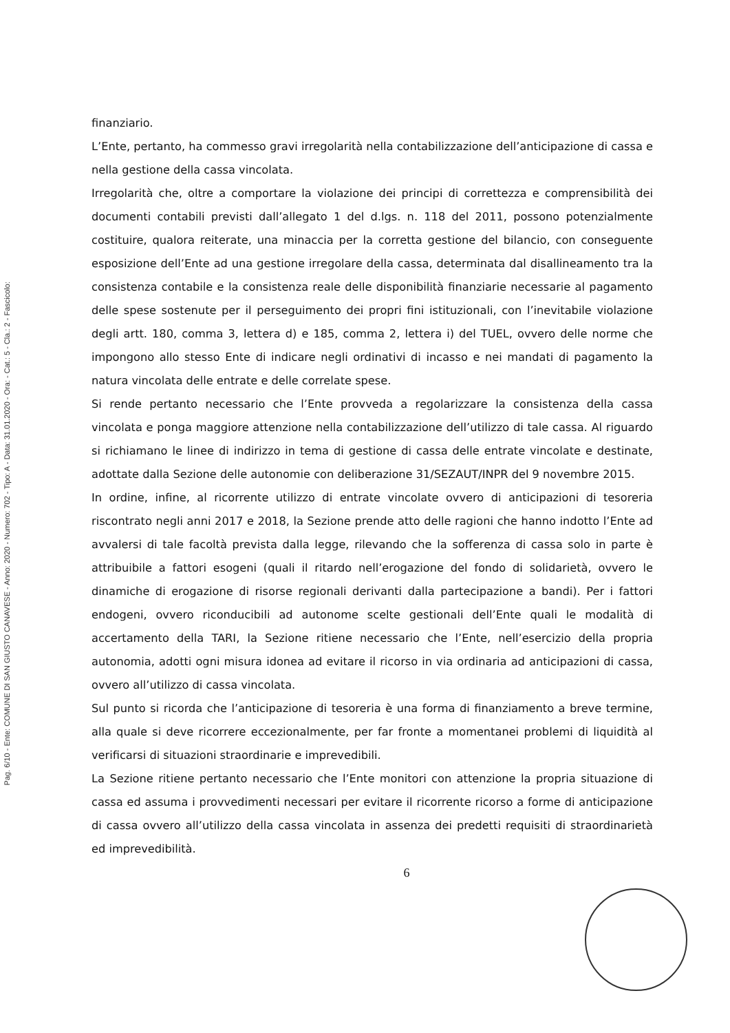Pag. 6/10 - Ente: COMUNE DI SAN GIUSTO CANAVESE - Anno: 2020 - Numero: 702 - Tipo: A - Data: 31.01.2020 - Ora: - Cat.: 5 - Cla.: 2 - Fascicolo:
finanziario.
L’Ente, pertanto, ha commesso gravi irregolarità nella contabilizzazione dell’anticipazione di cassa e nella gestione della cassa vincolata.
Irregolarità che, oltre a comportare la violazione dei principi di correttezza e comprensibilità dei documenti contabili previsti dall’allegato 1 del d.lgs. n. 118 del 2011, possono potenzialmente costituire, qualora reiterate, una minaccia per la corretta gestione del bilancio, con conseguente esposizione dell’Ente ad una gestione irregolare della cassa, determinata dal disallineamento tra la consistenza contabile e la consistenza reale delle disponibilità finanziarie necessarie al pagamento delle spese sostenute per il perseguimento dei propri fini istituzionali, con l’inevitabile violazione degli artt. 180, comma 3, lettera d) e 185, comma 2, lettera i) del TUEL, ovvero delle norme che impongono allo stesso Ente di indicare negli ordinativi di incasso e nei mandati di pagamento la natura vincolata delle entrate e delle correlate spese.
Si rende pertanto necessario che l’Ente provveda a regolarizzare la consistenza della cassa vincolata e ponga maggiore attenzione nella contabilizzazione dell’utilizzo di tale cassa. Al riguardo si richiamano le linee di indirizzo in tema di gestione di cassa delle entrate vincolate e destinate, adottate dalla Sezione delle autonomie con deliberazione 31/SEZAUT/INPR del 9 novembre 2015.
In ordine, infine, al ricorrente utilizzo di entrate vincolate ovvero di anticipazioni di tesoreria riscontrato negli anni 2017 e 2018, la Sezione prende atto delle ragioni che hanno indotto l’Ente ad avvalersi di tale facoltà prevista dalla legge, rilevando che la sofferenza di cassa solo in parte è attribuibile a fattori esogeni (quali il ritardo nell’erogazione del fondo di solidarietà, ovvero le dinamiche di erogazione di risorse regionali derivanti dalla partecipazione a bandi). Per i fattori endogeni, ovvero riconducibili ad autonome scelte gestionali dell’Ente quali le modalità di accertamento della TARI, la Sezione ritiene necessario che l’Ente, nell’esercizio della propria autonomia, adotti ogni misura idonea ad evitare il ricorso in via ordinaria ad anticipazioni di cassa, ovvero all’utilizzo di cassa vincolata.
Sul punto si ricorda che l’anticipazione di tesoreria è una forma di finanziamento a breve termine, alla quale si deve ricorrere eccezionalmente, per far fronte a momentanei problemi di liquidità al verificarsi di situazioni straordinarie e imprevedibili.
La Sezione ritiene pertanto necessario che l’Ente monitori con attenzione la propria situazione di cassa ed assuma i provvedimenti necessari per evitare il ricorrente ricorso a forme di anticipazione di cassa ovvero all’utilizzo della cassa vincolata in assenza dei predetti requisiti di straordinarietà ed imprevedibilità.
6